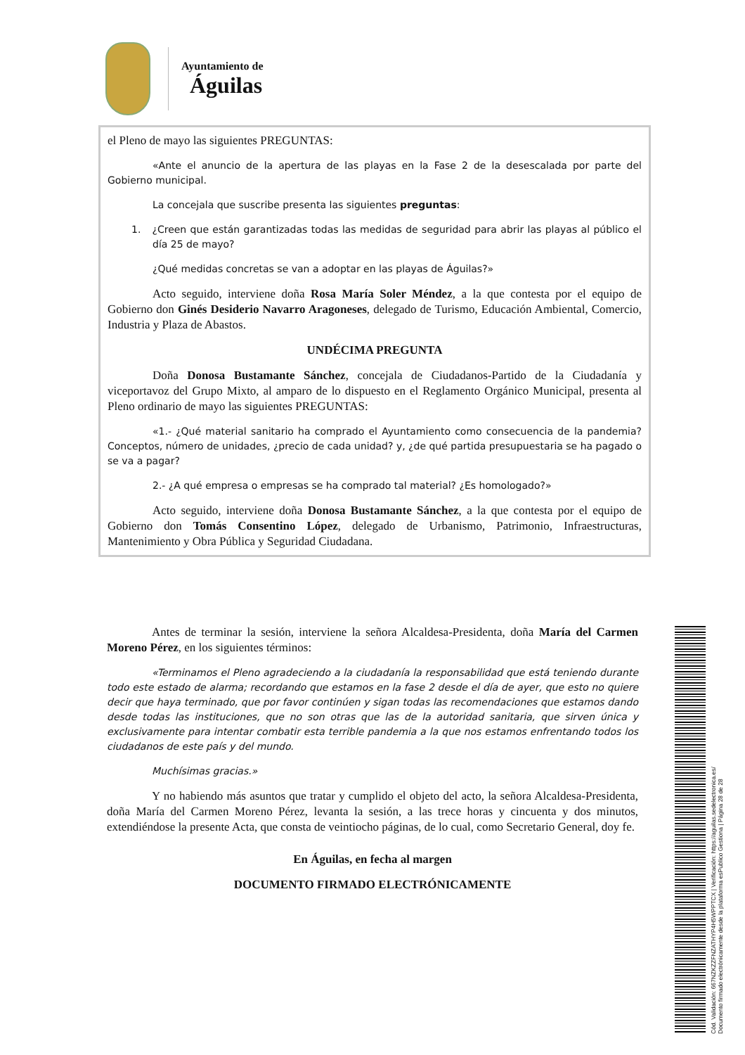Ayuntamiento de
Águilas
el Pleno de mayo las siguientes PREGUNTAS:
«Ante el anuncio de la apertura de las playas en la Fase 2 de la desescalada por parte del Gobierno municipal.
La concejala que suscribe presenta las siguientes preguntas:
1. ¿Creen que están garantizadas todas las medidas de seguridad para abrir las playas al público el día 25 de mayo?
¿Qué medidas concretas se van a adoptar en las playas de Águilas?»
Acto seguido, interviene doña Rosa María Soler Méndez, a la que contesta por el equipo de Gobierno don Ginés Desiderio Navarro Aragoneses, delegado de Turismo, Educación Ambiental, Comercio, Industria y Plaza de Abastos.
UNDÉCIMA PREGUNTA
Doña Donosa Bustamante Sánchez, concejala de Ciudadanos-Partido de la Ciudadanía y viceportavoz del Grupo Mixto, al amparo de lo dispuesto en el Reglamento Orgánico Municipal, presenta al Pleno ordinario de mayo las siguientes PREGUNTAS:
«1.- ¿Qué material sanitario ha comprado el Ayuntamiento como consecuencia de la pandemia? Conceptos, número de unidades, ¿precio de cada unidad? y, ¿de qué partida presupuestaria se ha pagado o se va a pagar?
2.- ¿A qué empresa o empresas se ha comprado tal material? ¿Es homologado?»
Acto seguido, interviene doña Donosa Bustamante Sánchez, a la que contesta por el equipo de Gobierno don Tomás Consentino López, delegado de Urbanismo, Patrimonio, Infraestructuras, Mantenimiento y Obra Pública y Seguridad Ciudadana.
Antes de terminar la sesión, interviene la señora Alcaldesa-Presidenta, doña María del Carmen Moreno Pérez, en los siguientes términos:
«Terminamos el Pleno agradeciendo a la ciudadanía la responsabilidad que está teniendo durante todo este estado de alarma; recordando que estamos en la fase 2 desde el día de ayer, que esto no quiere decir que haya terminado, que por favor continúen y sigan todas las recomendaciones que estamos dando desde todas las instituciones, que no son otras que las de la autoridad sanitaria, que sirven única y exclusivamente para intentar combatir esta terrible pandemia a la que nos estamos enfrentando todos los ciudadanos de este país y del mundo.
Muchísimas gracias.»
Y no habiendo más asuntos que tratar y cumplido el objeto del acto, la señora Alcaldesa-Presidenta, doña María del Carmen Moreno Pérez, levanta la sesión, a las trece horas y cincuenta y dos minutos, extendiéndose la presente Acta, que consta de veintiocho páginas, de lo cual, como Secretario General, doy fe.
En Águilas, en fecha al margen
DOCUMENTO FIRMADO ELECTRÓNICAMENTE
Cód. Validación: 667NZKZZFNZATHYP4H5WPPTCX | Verificación: https://aguilas.sedelectronica.es/
Documento firmado electrónicamente desde la plataforma esPublico Gestiona | Página 28 de 28